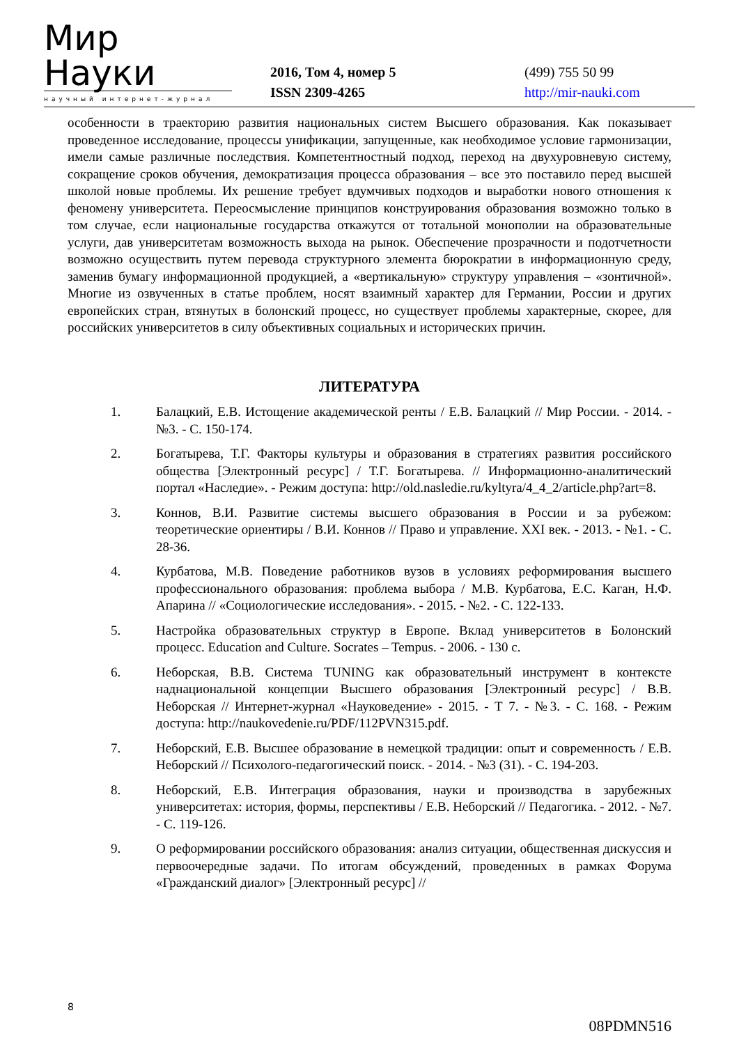Мир Науки
научный интернет-журнал
2016, Том 4, номер 5
ISSN 2309-4265
(499) 755 50 99
http://mir-nauki.com
особенности в траекторию развития национальных систем Высшего образования. Как показывает проведенное исследование, процессы унификации, запущенные, как необходимое условие гармонизации, имели самые различные последствия. Компетентностный подход, переход на двухуровневую систему, сокращение сроков обучения, демократизация процесса образования – все это поставило перед высшей школой новые проблемы. Их решение требует вдумчивых подходов и выработки нового отношения к феномену университета. Переосмысление принципов конструирования образования возможно только в том случае, если национальные государства откажутся от тотальной монополии на образовательные услуги, дав университетам возможность выхода на рынок. Обеспечение прозрачности и подотчетности возможно осуществить путем перевода структурного элемента бюрократии в информационную среду, заменив бумагу информационной продукцией, а «вертикальную» структуру управления – «зонтичной». Многие из озвученных в статье проблем, носят взаимный характер для Германии, России и других европейских стран, втянутых в болонский процесс, но существует проблемы характерные, скорее, для российских университетов в силу объективных социальных и исторических причин.
ЛИТЕРАТУРА
1. Балацкий, Е.В. Истощение академической ренты / Е.В. Балацкий // Мир России. - 2014. - №3. - С. 150-174.
2. Богатырева, Т.Г. Факторы культуры и образования в стратегиях развития российского общества [Электронный ресурс] / Т.Г. Богатырева. // Информационно-аналитический портал «Наследие». - Режим доступа: http://old.nasledie.ru/kyltyra/4_4_2/article.php?art=8.
3. Коннов, В.И. Развитие системы высшего образования в России и за рубежом: теоретические ориентиры / В.И. Коннов // Право и управление. XXI век. - 2013. - №1. - С. 28-36.
4. Курбатова, М.В. Поведение работников вузов в условиях реформирования высшего профессионального образования: проблема выбора / М.В. Курбатова, Е.С. Каган, Н.Ф. Апарина // «Социологические исследования». - 2015. - №2. - С. 122-133.
5. Настройка образовательных структур в Европе. Вклад университетов в Болонский процесс. Education and Culture. Socrates – Tempus. - 2006. - 130 с.
6. Неборская, В.В. Система TUNING как образовательный инструмент в контексте наднациональной концепции Высшего образования [Электронный ресурс] / В.В. Неборская // Интернет-журнал «Науковедение» - 2015. - Т 7. - №3. - С. 168. - Режим доступа: http://naukovedenie.ru/PDF/112PVN315.pdf.
7. Неборский, Е.В. Высшее образование в немецкой традиции: опыт и современность / Е.В. Неборский // Психолого-педагогический поиск. - 2014. - №3 (31). - С. 194-203.
8. Неборский, Е.В. Интеграция образования, науки и производства в зарубежных университетах: история, формы, перспективы / Е.В. Неборский // Педагогика. - 2012. - №7. - С. 119-126.
9. О реформировании российского образования: анализ ситуации, общественная дискуссия и первоочередные задачи. По итогам обсуждений, проведенных в рамках Форума «Гражданский диалог» [Электронный ресурс] //
8
08PDMN516